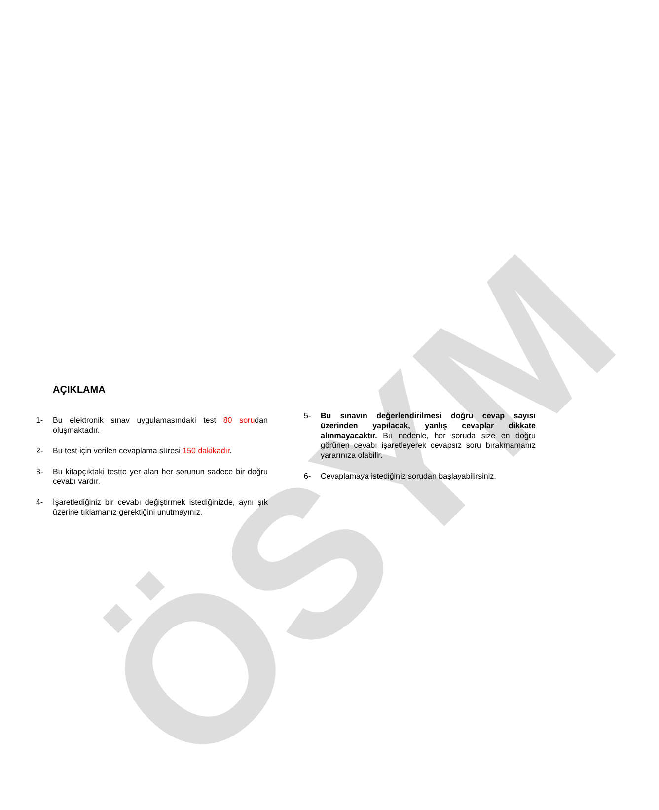ÖSYM
AÇIKLAMA
1- Bu elektronik sınav uygulamasındaki test 80 sorudan oluşmaktadır.
2- Bu test için verilen cevaplama süresi 150 dakikadır.
3- Bu kitapçıktaki testte yer alan her sorunun sadece bir doğru cevabı vardır.
4- İşaretlediğiniz bir cevabı değiştirmek istediğinizde, aynı şık üzerine tıklamanız gerektiğini unutmayınız.
5- Bu sınavın değerlendirilmesi doğru cevap sayısı üzerinden yapılacak, yanlış cevaplar dikkate alınmayacaktır. Bu nedenle, her soruda size en doğru görünen cevabı işaretleyerek cevapsız soru bırakmamanız yararınıza olabilir.
6- Cevaplamaya istediğiniz sorudan başlayabilirsiniz.